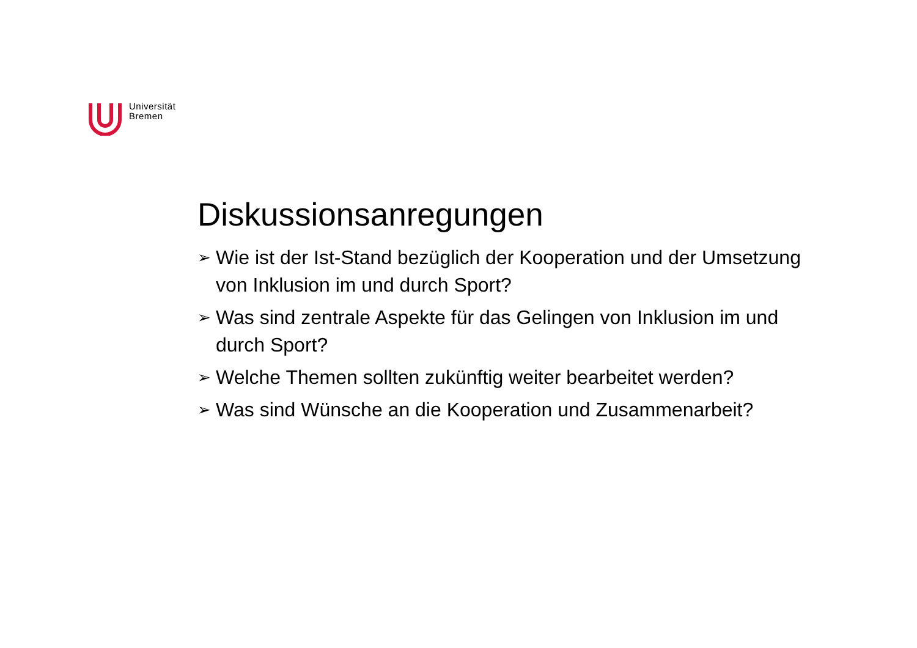Universität
Bremen
Diskussionsanregungen
➢ Wie ist der Ist-Stand bezüglich der Kooperation und der Umsetzung von Inklusion im und durch Sport?
➢ Was sind zentrale Aspekte für das Gelingen von Inklusion im und durch Sport?
➢ Welche Themen sollten zukünftig weiter bearbeitet werden?
➢ Was sind Wünsche an die Kooperation und Zusammenarbeit?